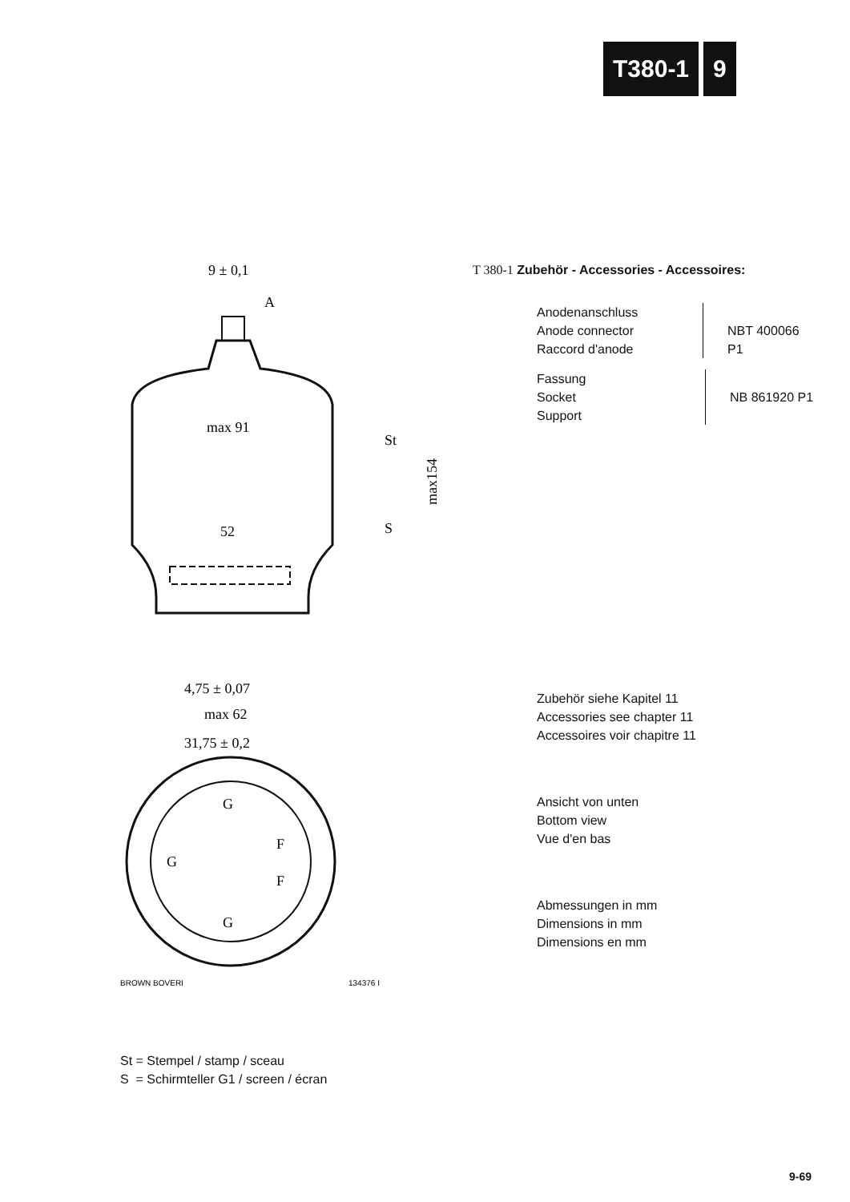T380-1 9
9 ± 0,1
A
max 91
St
52
S
max154
4,75 ± 0,07
max 62
31,75 ± 0,2
G
G
F
F
G
BROWN BOVERI
134376 I
T 380-1 Zubehör - Accessories - Accessoires:
Anodenanschluss
Anode connector
Raccord d'anode
NBT 400066 P1
Fassung
Socket
Support
NB 861920 P1
Zubehör siehe Kapitel 11
Accessories see chapter 11
Accessoires voir chapitre 11
Ansicht von unten
Bottom view
Vue d'en bas
Abmessungen in mm
Dimensions in mm
Dimensions en mm
St = Stempel / stamp / sceau
S = Schirmteller G1 / screen / écran
9-69